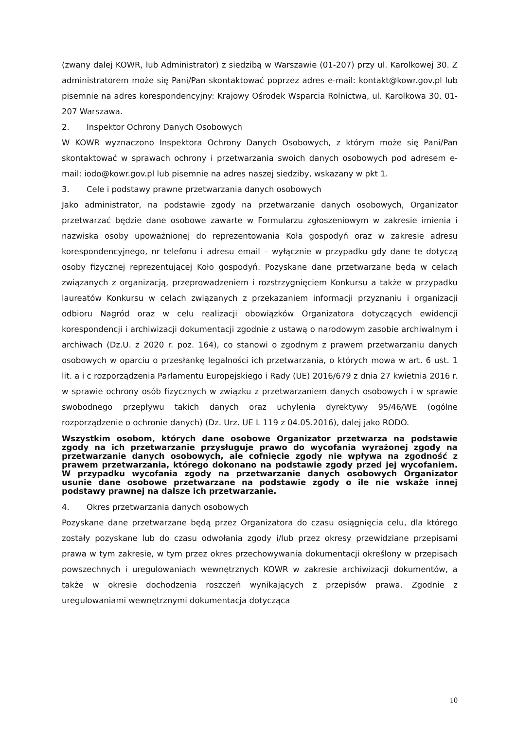(zwany dalej KOWR, lub Administrator) z siedzibą w Warszawie (01-207) przy ul. Karolkowej 30. Z administratorem może się Pani/Pan skontaktować poprzez adres e-mail: kontakt@kowr.gov.pl lub pisemnie na adres korespondencyjny: Krajowy Ośrodek Wsparcia Rolnictwa, ul. Karolkowa 30, 01-207 Warszawa.
2. Inspektor Ochrony Danych Osobowych
W KOWR wyznaczono Inspektora Ochrony Danych Osobowych, z którym może się Pani/Pan skontaktować w sprawach ochrony i przetwarzania swoich danych osobowych pod adresem e-mail: iodo@kowr.gov.pl lub pisemnie na adres naszej siedziby, wskazany w pkt 1.
3. Cele i podstawy prawne przetwarzania danych osobowych
Jako administrator, na podstawie zgody na przetwarzanie danych osobowych, Organizator przetwarzać będzie dane osobowe zawarte w Formularzu zgłoszeniowym w zakresie imienia i nazwiska osoby upoważnionej do reprezentowania Koła gospodyń oraz w zakresie adresu korespondencyjnego, nr telefonu i adresu email – wyłącznie w przypadku gdy dane te dotyczą osoby fizycznej reprezentującej Koło gospodyń. Pozyskane dane przetwarzane będą w celach związanych z organizacją, przeprowadzeniem i rozstrzygnięciem Konkursu a także w przypadku laureatów Konkursu w celach związanych z przekazaniem informacji przyznaniu i organizacji odbioru Nagród oraz w celu realizacji obowiązków Organizatora dotyczących ewidencji korespondencji i archiwizacji dokumentacji zgodnie z ustawą o narodowym zasobie archiwalnym i archiwach (Dz.U. z 2020 r. poz. 164), co stanowi o zgodnym z prawem przetwarzaniu danych osobowych w oparciu o przesłankę legalności ich przetwarzania, o których mowa w art. 6 ust. 1 lit. a i c rozporządzenia Parlamentu Europejskiego i Rady (UE) 2016/679 z dnia 27 kwietnia 2016 r. w sprawie ochrony osób fizycznych w związku z przetwarzaniem danych osobowych i w sprawie swobodnego przepływu takich danych oraz uchylenia dyrektywy 95/46/WE (ogólne rozporządzenie o ochronie danych) (Dz. Urz. UE L 119 z 04.05.2016), dalej jako RODO.
Wszystkim osobom, których dane osobowe Organizator przetwarza na podstawie zgody na ich przetwarzanie przysługuje prawo do wycofania wyrażonej zgody na przetwarzanie danych osobowych, ale cofnięcie zgody nie wpływa na zgodność z prawem przetwarzania, którego dokonano na podstawie zgody przed jej wycofaniem. W przypadku wycofania zgody na przetwarzanie danych osobowych Organizator usunie dane osobowe przetwarzane na podstawie zgody o ile nie wskaże innej podstawy prawnej na dalsze ich przetwarzanie.
4. Okres przetwarzania danych osobowych
Pozyskane dane przetwarzane będą przez Organizatora do czasu osiągnięcia celu, dla którego zostały pozyskane lub do czasu odwołania zgody i/lub przez okresy przewidziane przepisami prawa w tym zakresie, w tym przez okres przechowywania dokumentacji określony w przepisach powszechnych i uregulowaniach wewnętrznych KOWR w zakresie archiwizacji dokumentów, a także w okresie dochodzenia roszczeń wynikających z przepisów prawa. Zgodnie z uregulowaniami wewnętrznymi dokumentacja dotycząca
10